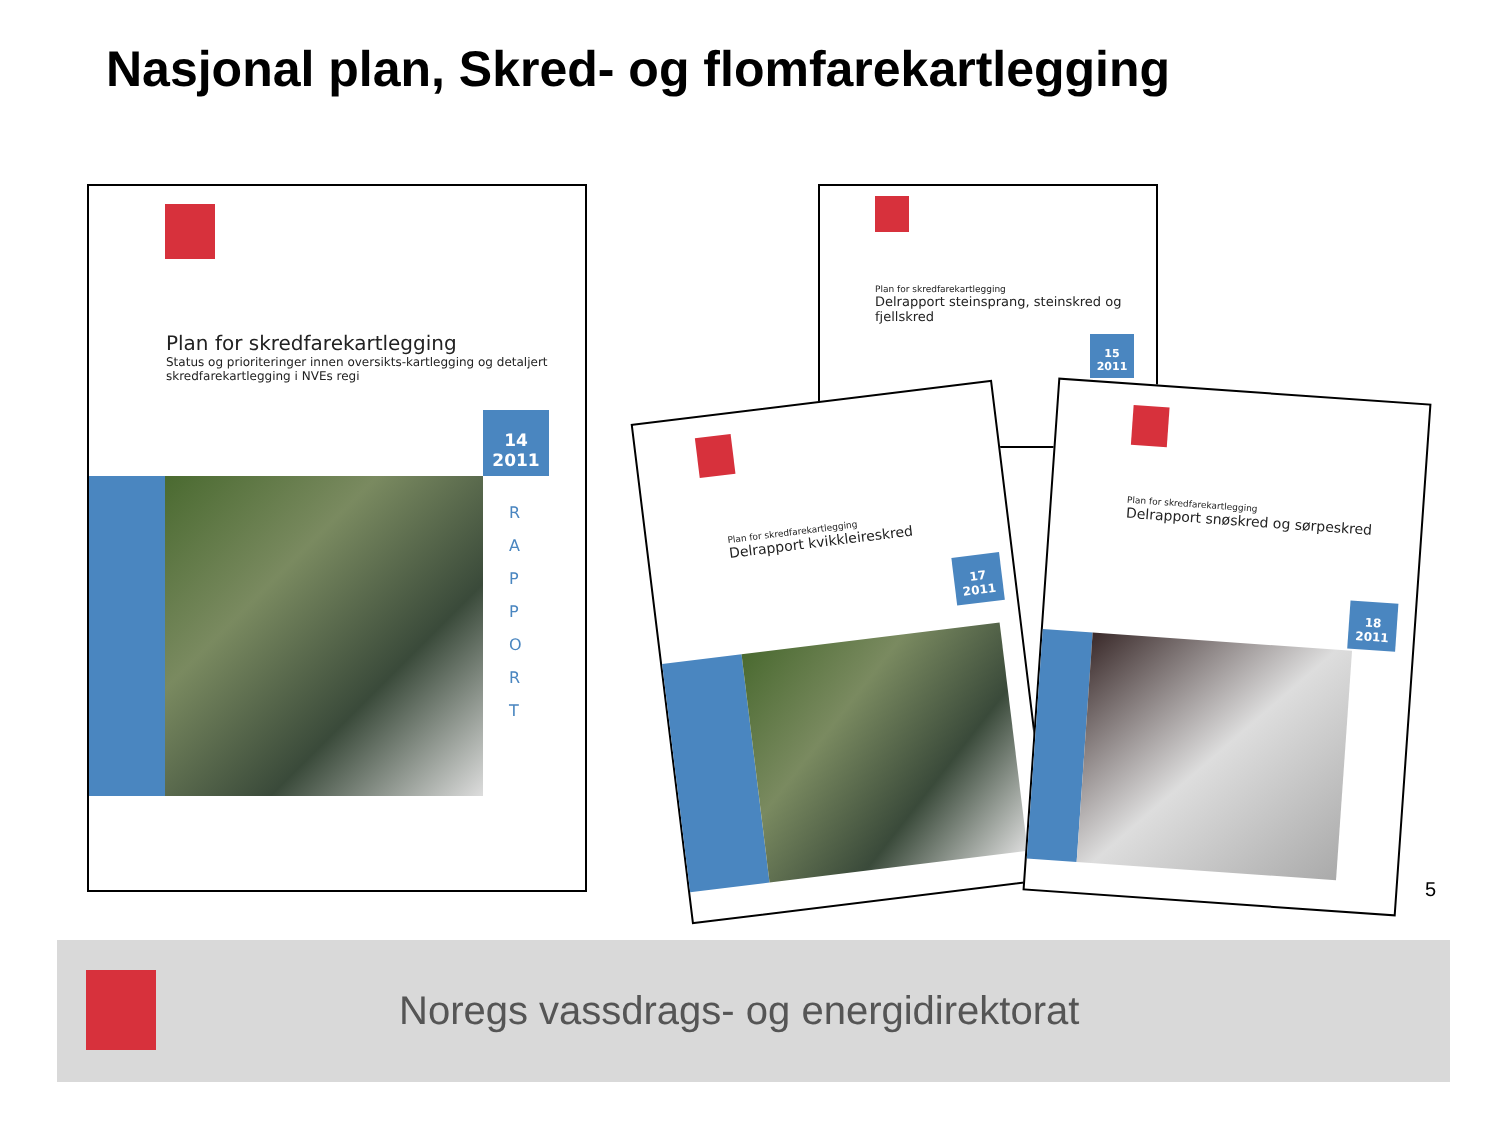Nasjonal plan, Skred- og flomfarekartlegging
Plan for skredfarekartlegging
Status og prioriteringer innen oversikts-kartlegging og detaljert skredfarekartlegging i NVEs regi
14
2011
R A P P O R T
Plan for skredfarekartlegging
Delrapport steinsprang, steinskred og fjellskred
15
2011
Plan for skredfarekartlegging
Delrapport kvikkleireskred
17
2011
Plan for skredfarekartlegging
Delrapport snøskred og sørpeskred
18
2011
5
Noregs vassdrags- og energidirektorat